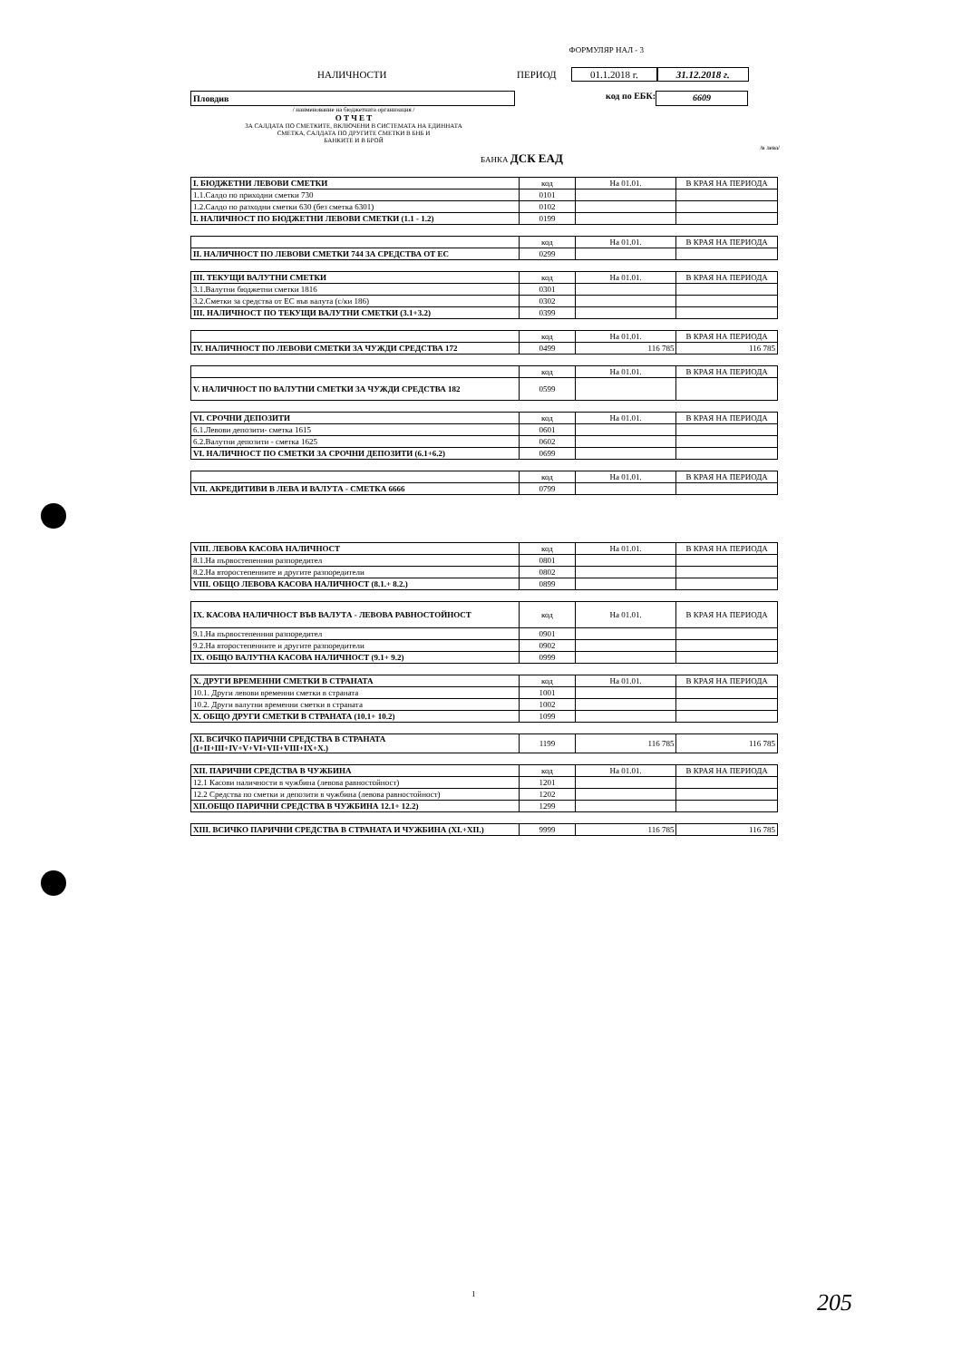ФОРМУЛЯР НАЛ - 3
НАЛИЧНОСТИ ПЕРИОД 01.1.2018 г. 31.12.2018 г.
Пловдив код по ЕБК: 6609
/ наименование на бюджетната организация /
О Т Ч Е Т
ЗА САЛДАТА ПО СМЕТКИТЕ, ВКЛЮЧЕНИ В СИСТЕМАТА НА ЕДИННАТА
СМЕТКА, САЛДАТА ПО ДРУГИТЕ СМЕТКИ В БНБ И
БАНКИТЕ И В БРОЙ
/в лева/
БАНКА ДСК ЕАД
| I. БЮДЖЕТНИ ЛЕВОВИ СМЕТКИ | код | На 01.01. | В КРАЯ НА ПЕРИОДА |
| 1.1.Салдо по приходни сметки 730 | 0101 | | |
| 1.2.Салдо по разходни сметки 630 (без сметка 6301) | 0102 | | |
| I. НАЛИЧНОСТ ПО БЮДЖЕТНИ ЛЕВОВИ СМЕТКИ (1.1 - 1.2) | 0199 | | |
| | код | На 01.01. | В КРАЯ НА ПЕРИОДА |
| II. НАЛИЧНОСТ ПО ЛЕВОВИ СМЕТКИ 744 ЗА СРЕДСТВА ОТ ЕС | 0299 | | |
| III. ТЕКУЩИ ВАЛУТНИ СМЕТКИ | код | На 01.01. | В КРАЯ НА ПЕРИОДА |
| 3.1.Валутни бюджетни сметки 1816 | 0301 | | |
| 3.2.Сметки за средства от ЕС във валута (с/ки 186) | 0302 | | |
| III. НАЛИЧНОСТ ПО ТЕКУЩИ ВАЛУТНИ СМЕТКИ (3.1+3.2) | 0399 | | |
| | код | На 01.01. | В КРАЯ НА ПЕРИОДА |
| IV. НАЛИЧНОСТ ПО ЛЕВОВИ СМЕТКИ ЗА ЧУЖДИ СРЕДСТВА 172 | 0499 | 116 785 | 116 785 |
| | код | На 01.01. | В КРАЯ НА ПЕРИОДА |
| V. НАЛИЧНОСТ ПО ВАЛУТНИ СМЕТКИ ЗА ЧУЖДИ СРЕДСТВА 182 | 0599 | | |
| VI. СРОЧНИ ДЕПОЗИТИ | код | На 01.01. | В КРАЯ НА ПЕРИОДА |
| 6.1.Левови депозити- сметка 1615 | 0601 | | |
| 6.2.Валутни депозити - сметка 1625 | 0602 | | |
| VI. НАЛИЧНОСТ ПО СМЕТКИ ЗА СРОЧНИ ДЕПОЗИТИ (6.1+6.2) | 0699 | | |
| | код | На 01.01. | В КРАЯ НА ПЕРИОДА |
| VII. АКРЕДИТИВИ В ЛЕВА И ВАЛУТА - СМЕТКА 6666 | 0799 | | |
| VIII. ЛЕВОВА КАСОВА НАЛИЧНОСТ | код | На 01.01. | В КРАЯ НА ПЕРИОДА |
| 8.1.На първостепенния разпоредител | 0801 | | |
| 8.2.На второстепенните и другите разпоредители | 0802 | | |
| VIII. ОБЩО ЛЕВОВА КАСОВА НАЛИЧНОСТ (8.1.+ 8.2.) | 0899 | | |
| IX. КАСОВА НАЛИЧНОСТ ВЪВ ВАЛУТА - ЛЕВОВА РАВНОСТОЙНОСТ | код | На 01.01. | В КРАЯ НА ПЕРИОДА |
| 9.1.На първостепенния разпоредител | 0901 | | |
| 9.2.На второстепенните и другите разпоредители | 0902 | | |
| IX. ОБЩО ВАЛУТНА КАСОВА НАЛИЧНОСТ (9.1+ 9.2) | 0999 | | |
| X. ДРУГИ ВРЕМЕННИ СМЕТКИ В СТРАНАТА | код | На 01.01. | В КРАЯ НА ПЕРИОДА |
| 10.1. Други левови временни сметки в страната | 1001 | | |
| 10.2. Други валутни временни сметки в страната | 1002 | | |
| X. ОБЩО ДРУГИ СМЕТКИ В СТРАНАТА (10.1+ 10.2) | 1099 | | |
| XI. ВСИЧКО ПАРИЧНИ СРЕДСТВА В СТРАНАТА (I+II+III+IV+V+VI+VII+VIII+IX+X.) | 1199 | 116 785 | 116 785 |
| XII. ПАРИЧНИ СРЕДСТВА В ЧУЖБИНА | код | На 01.01. | В КРАЯ НА ПЕРИОДА |
| 12.1 Касови наличности в чужбина (левова равностойност) | 1201 | | |
| 12.2 Средства по сметки и депозити в чужбина (левова равностойност) | 1202 | | |
| XII.ОБЩО ПАРИЧНИ СРЕДСТВА В ЧУЖБИНА 12.1+ 12.2) | 1299 | | |
| XIII. ВСИЧКО ПАРИЧНИ СРЕДСТВА В СТРАНАТА И ЧУЖБИНА (XI.+XII.) | 9999 | 116 785 | 116 785 |
1 205